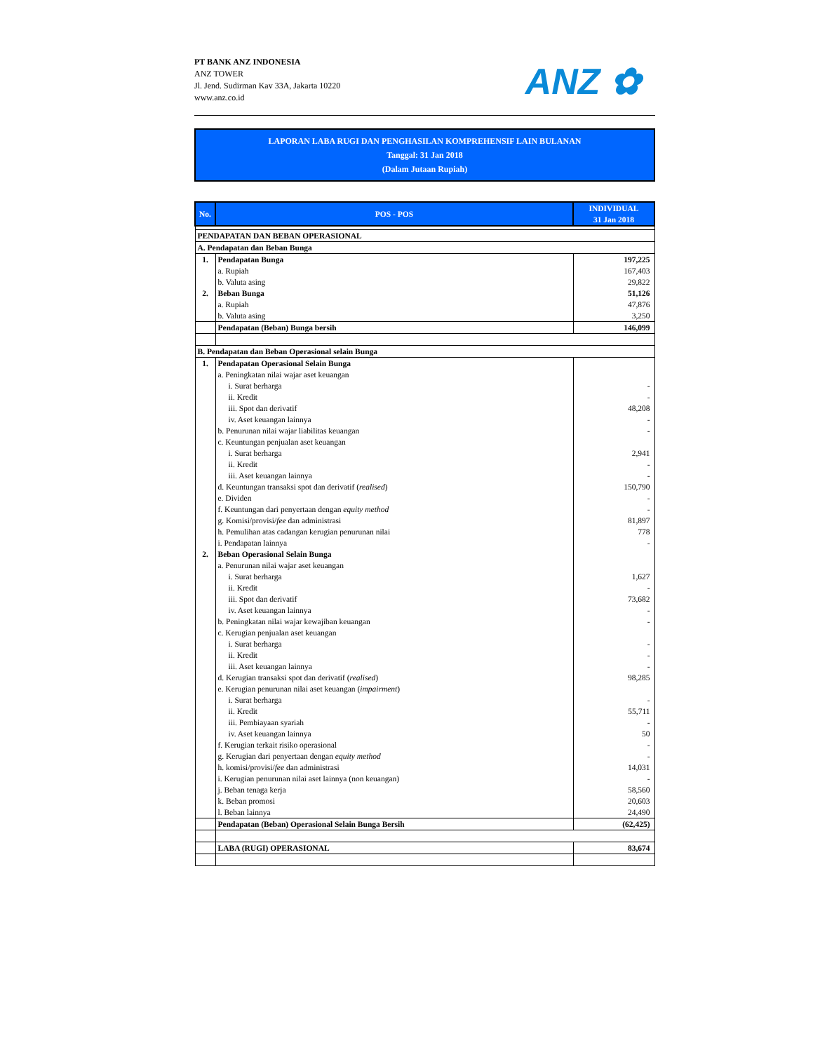PT BANK ANZ INDONESIA
ANZ TOWER
Jl. Jend. Sudirman Kav 33A, Jakarta 10220
www.anz.co.id
ANZ ✿
LAPORAN LABA RUGI DAN PENGHASILAN KOMPREHENSIF LAIN BULANAN
Tanggal: 31 Jan 2018
(Dalam Jutaan Rupiah)
| No. | POS - POS | INDIVIDUAL 31 Jan 2018 |
| --- | --- | --- |
| PENDAPATAN DAN BEBAN OPERASIONAL | | |
| A. Pendapatan dan Beban Bunga | | |
| 1. | Pendapatan Bunga | 197,225 |
| | a. Rupiah | 167,403 |
| | b. Valuta asing | 29,822 |
| 2. | Beban Bunga | 51,126 |
| | a. Rupiah | 47,876 |
| | b. Valuta asing | 3,250 |
| | Pendapatan (Beban) Bunga bersih | 146,099 |
| B. Pendapatan dan Beban Operasional selain Bunga | | |
| 1. | Pendapatan Operasional Selain Bunga | |
| | a. Peningkatan nilai wajar aset keuangan | |
| | i. Surat berharga | - |
| | ii. Kredit | - |
| | iii. Spot dan derivatif | 48,208 |
| | iv. Aset keuangan lainnya | - |
| | b. Penurunan nilai wajar liabilitas keuangan | - |
| | c. Keuntungan penjualan aset keuangan | |
| | i. Surat berharga | 2,941 |
| | ii. Kredit | - |
| | iii. Aset keuangan lainnya | - |
| | d. Keuntungan transaksi spot dan derivatif ( realised ) | 150,790 |
| | e. Dividen | - |
| | f. Keuntungan dari penyertaan dengan equity method | - |
| | g. Komisi/provisi/ fee dan administrasi | 81,897 |
| | h. Pemulihan atas cadangan kerugian penurunan nilai | 778 |
| | i. Pendapatan lainnya | - |
| 2. | Beban Operasional Selain Bunga | |
| | a. Penurunan nilai wajar aset keuangan | |
| | i. Surat berharga | 1,627 |
| | ii. Kredit | - |
| | iii. Spot dan derivatif | 73,682 |
| | iv. Aset keuangan lainnya | - |
| | b. Peningkatan nilai wajar kewajiban keuangan | - |
| | c. Kerugian penjualan aset keuangan | |
| | i. Surat berharga | - |
| | ii. Kredit | - |
| | iii. Aset keuangan lainnya | - |
| | d. Kerugian transaksi spot dan derivatif ( realised ) | 98,285 |
| | e. Kerugian penurunan nilai aset keuangan ( impairment ) | |
| | i. Surat berharga | - |
| | ii. Kredit | 55,711 |
| | iii. Pembiayaan syariah | - |
| | iv. Aset keuangan lainnya | 50 |
| | f. Kerugian terkait risiko operasional | - |
| | g. Kerugian dari penyertaan dengan equity method | - |
| | h. komisi/provisi/ fee dan administrasi | 14,031 |
| | i. Kerugian penurunan nilai aset lainnya (non keuangan) | - |
| | j. Beban tenaga kerja | 58,560 |
| | k. Beban promosi | 20,603 |
| | l. Beban lainnya | 24,490 |
| | Pendapatan (Beban) Operasional Selain Bunga Bersih | (62,425) |
| | LABA (RUGI) OPERASIONAL | 83,674 |